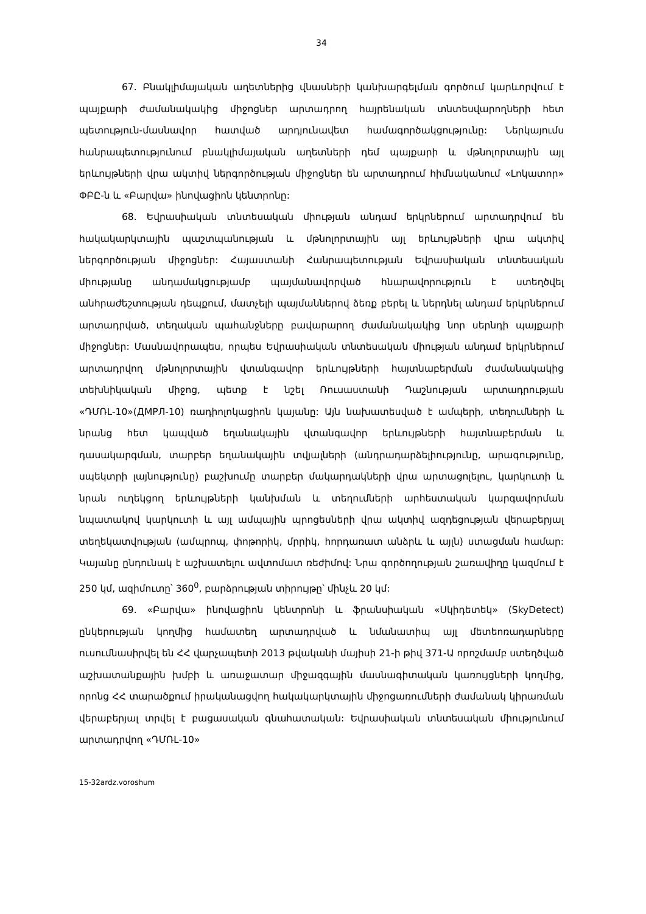34
67. Բնակլիմայական աղետներից վնասների կանխարգելման գործում կարևորվում է պայքարի ժամանակակից միջոցներ արտադրող հայրենական տնտեսվարողների հետ պետություն-մասնավոր հատված արդյունավետ համագործակցությունը: Ներկայումս հանրապետությունում բնակլիմայական աղետների դեմ պայքարի և մթնոլորտային այլ երևույթների վրա ակտիվ ներգործության միջոցներ են արտադրում հիմնականում «Լոկատոր» ՓԲԸ-ն և «Բարվա» ինովացիոն կենտրոնը:
68. Եվրասիական տնտեսական միության անդամ երկրներում արտադրվում են հակակարկտային պաշտպանության և մթնոլորտային այլ երևույթների վրա ակտիվ ներգործության միջոցներ: Հայաստանի Հանրապետության Եվրասիական տնտեսական միությանը անդամակցությամբ պայմանավորված հնարավորություն է ստեղծվել անհրաժեշտության դեպքում, մատչելի պայմաններով ձեռք բերել և ներդնել անդամ երկրներում արտադրված, տեղական պահանջները բավարարող ժամանակակից նոր սերնդի պայքարի միջոցներ: Մասնավորապես, որպես Եվրասիական տնտեսական միության անդամ երկրներում արտադրվող մթնոլորտային վտանգավոր երևույթների հայտնաբերման ժամանակակից տեխնիկական միջոց, պետք է նշել Ռուսաստանի Դաշնության արտադրության «ԴՄՌԼ-10»(ДМРЛ-10) ռադիոլոկացիոն կայանը: Այն նախատեսված է ամպերի, տեղումների և նրանց հետ կապված եղանակային վտանգավոր երևույթների հայտնաբերման և դասակարգման, տարբեր եղանակային տվյալների (անդրադարձելիությունը, արագությունը, սպեկտրի լայնությունը) բաշխումը տարբեր մակարդակների վրա արտացոլելու, կարկուտի և նրան ուղեկցող երևույթների կանխման և տեղումների արհեստական կարգավորման նպատակով կարկուտի և այլ ամպային պրոցեսների վրա ակտիվ ազդեցության վերաբերյալ տեղեկատվության (ամպրոպ, փոթորիկ, մրրիկ, հորդառատ անձրև և այլն) ստացման համար: Կայանը ընդունակ է աշխատելու ավտոմատ ռեժիմով: Նրա գործողության շառավիղը կազմում է 250 կմ, ազիմուտը՝ 360<sup>0</sup>, բարձրության տիրույթը՝ մինչև 20 կմ:
69. «Բարվա» ինովացիոն կենտրոնի և ֆրանսիական «Սկիդետեկ» (SkyDetect) ընկերության կողմից համատեղ արտադրված և նմանատիպ այլ մետեոռադարները ուսումնասիրվել են ՀՀ վարչապետի 2013 թվականի մայիսի 21-ի թիվ 371-Ա որոշմամբ ստեղծված աշխատանքային խմբի և առաջատար միջազգային մասնագիտական կառույցների կողմից, որոնց ՀՀ տարածքում իրականացվող հակակարկտային միջոցառումների ժամանակ կիրառման վերաբերյալ տրվել է բացասական գնահատական: Եվրասիական տնտեսական միությունում արտադրվող «ԴՄՌԼ-10»
15-32ardz.voroshum